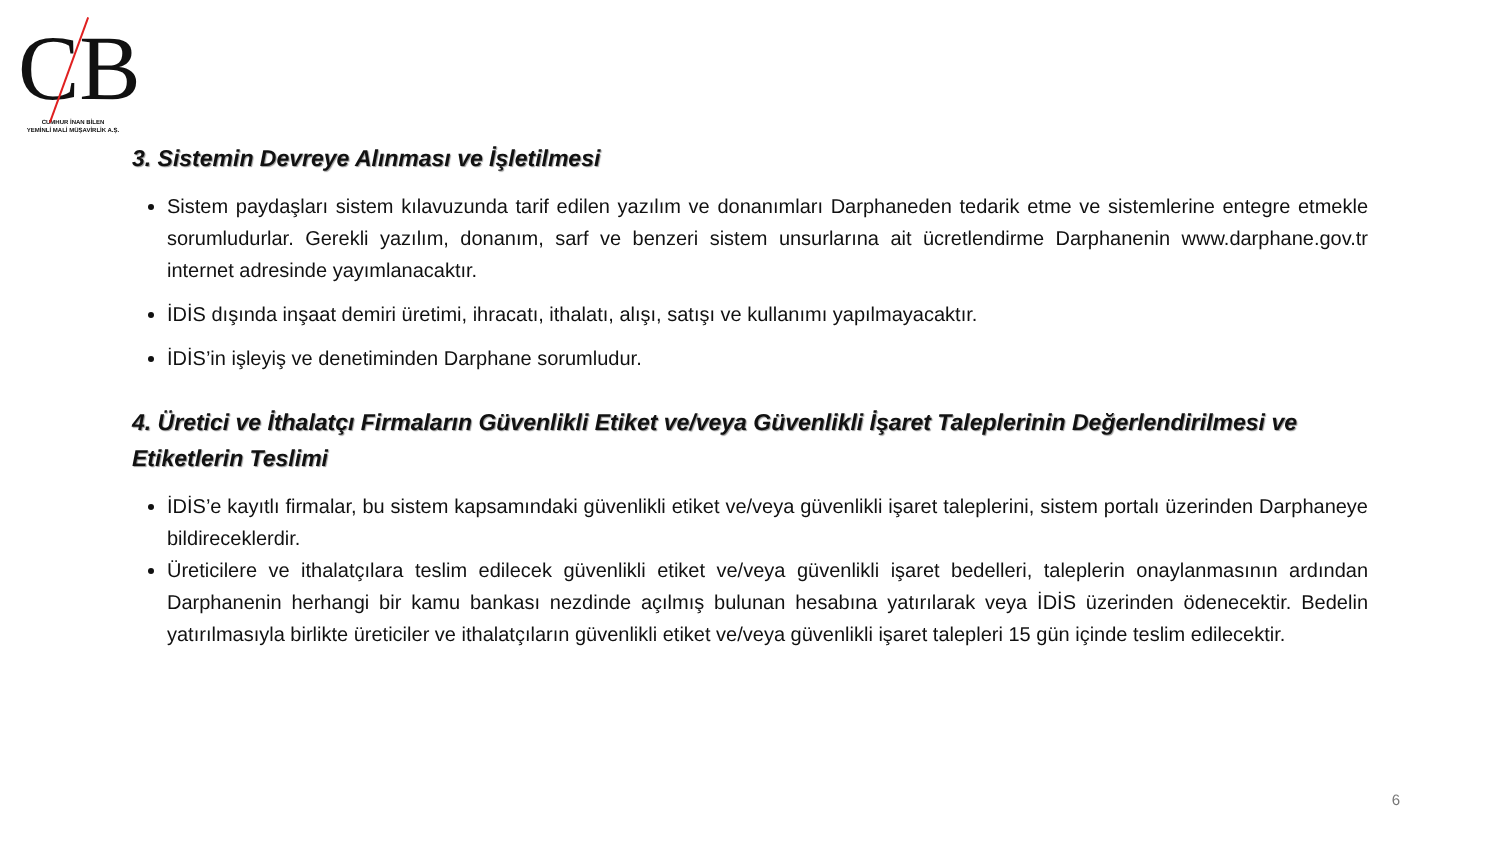CB
CUMHUR İNAN BİLEN
YEMİNLİ MALİ MÜŞAVİRLİK A.Ş.
3. Sistemin Devreye Alınması ve İşletilmesi
Sistem paydaşları sistem kılavuzunda tarif edilen yazılım ve donanımları Darphaneden tedarik etme ve sistemlerine entegre etmekle sorumludurlar. Gerekli yazılım, donanım, sarf ve benzeri sistem unsurlarına ait ücretlendirme Darphanenin www.darphane.gov.tr internet adresinde yayımlanacaktır.
İDİS dışında inşaat demiri üretimi, ihracatı, ithalatı, alışı, satışı ve kullanımı yapılmayacaktır.
İDİS’in işleyiş ve denetiminden Darphane sorumludur.
4. Üretici ve İthalatçı Firmaların Güvenlikli Etiket ve/veya Güvenlikli İşaret Taleplerinin Değerlendirilmesi ve Etiketlerin Teslimi
İDİS’e kayıtlı firmalar, bu sistem kapsamındaki güvenlikli etiket ve/veya güvenlikli işaret taleplerini, sistem portalı üzerinden Darphaneye bildireceklerdir.
Üreticilere ve ithalatçılara teslim edilecek güvenlikli etiket ve/veya güvenlikli işaret bedelleri, taleplerin onaylanmasının ardından Darphanenin herhangi bir kamu bankası nezdinde açılmış bulunan hesabına yatırılarak veya İDİS üzerinden ödenecektir. Bedelin yatırılmasıyla birlikte üreticiler ve ithalatçıların güvenlikli etiket ve/veya güvenlikli işaret talepleri 15 gün içinde teslim edilecektir.
6